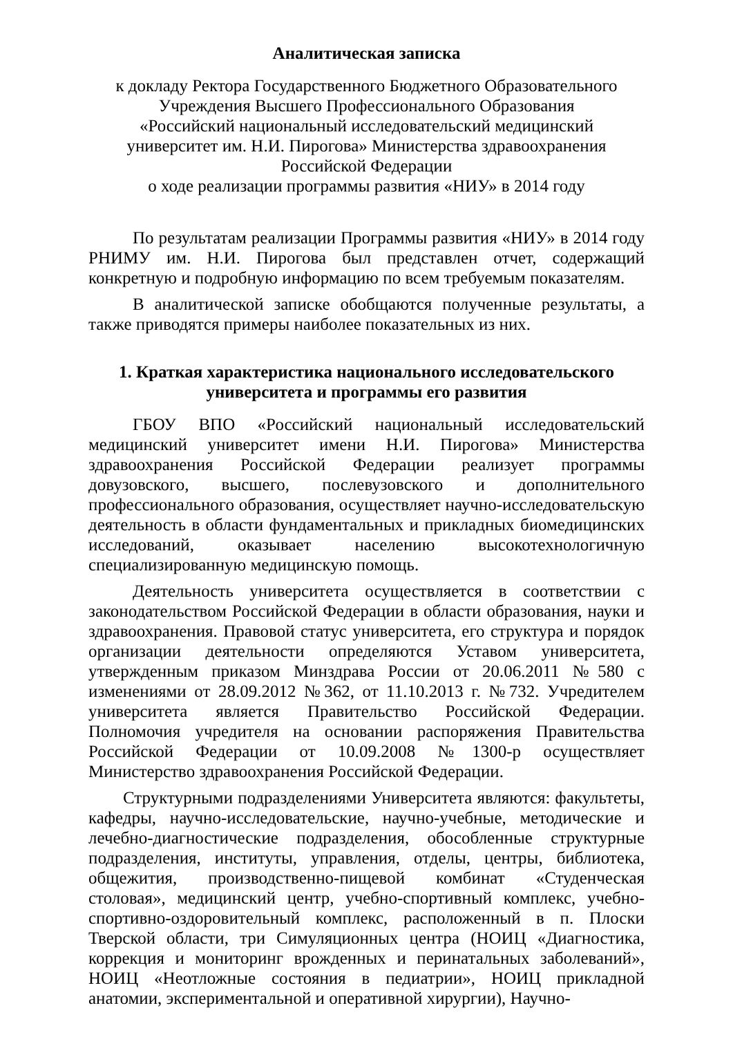Аналитическая записка
к докладу Ректора Государственного Бюджетного Образовательного
Учреждения Высшего Профессионального Образования
«Российский национальный исследовательский медицинский
университет им. Н.И. Пирогова» Министерства здравоохранения
Российской Федерации
о ходе реализации программы развития «НИУ» в 2014 году
По результатам реализации Программы развития «НИУ» в 2014 году РНИМУ им. Н.И. Пирогова был представлен отчет, содержащий конкретную и подробную информацию по всем требуемым показателям.
В аналитической записке обобщаются полученные результаты, а также приводятся примеры наиболее показательных из них.
1. Краткая характеристика национального исследовательского
университета и программы его развития
ГБОУ ВПО «Российский национальный исследовательский медицинский университет имени Н.И. Пирогова» Министерства здравоохранения Российской Федерации реализует программы довузовского, высшего, послевузовского и дополнительного профессионального образования, осуществляет научно-исследовательскую деятельность в области фундаментальных и прикладных биомедицинских исследований, оказывает населению высокотехнологичную специализированную медицинскую помощь.
Деятельность университета осуществляется в соответствии с законодательством Российской Федерации в области образования, науки и здравоохранения. Правовой статус университета, его структура и порядок организации деятельности определяются Уставом университета, утвержденным приказом Минздрава России от 20.06.2011 №580 с изменениями от 28.09.2012 №362, от 11.10.2013 г. №732. Учредителем университета является Правительство Российской Федерации. Полномочия учредителя на основании распоряжения Правительства Российской Федерации от 10.09.2008 №1300-р осуществляет Министерство здравоохранения Российской Федерации.
Структурными подразделениями Университета являются: факультеты, кафедры, научно-исследовательские, научно-учебные, методические и лечебно-диагностические подразделения, обособленные структурные подразделения, институты, управления, отделы, центры, библиотека, общежития, производственно-пищевой комбинат «Студенческая столовая», медицинский центр, учебно-спортивный комплекс, учебно-спортивно-оздоровительный комплекс, расположенный в п. Плоски Тверской области, три Симуляционных центра (НОИЦ «Диагностика, коррекция и мониторинг врожденных и перинатальных заболеваний», НОИЦ «Неотложные состояния в педиатрии», НОИЦ прикладной анатомии, экспериментальной и оперативной хирургии), Научно-